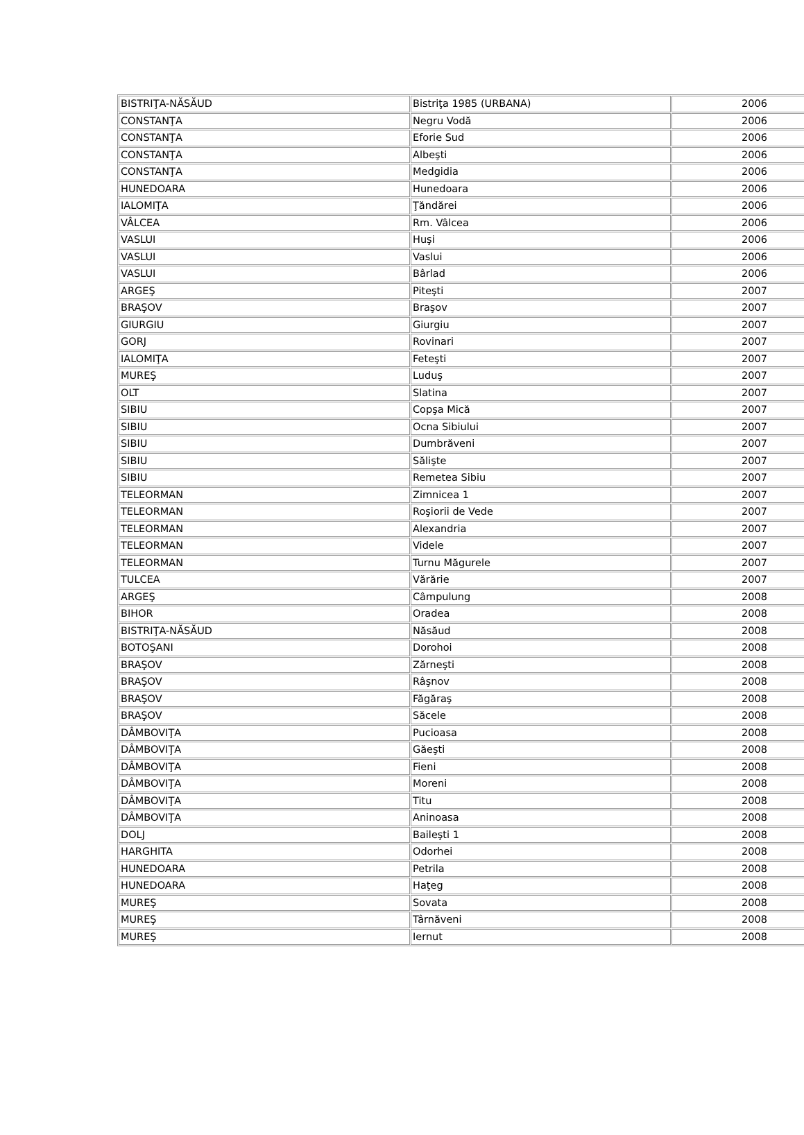| BISTRIŢA-NĂSĂUD | Bistriţa 1985 (URBANA) | 2006 |
| CONSTANŢA | Negru Vodă | 2006 |
| CONSTANŢA | Eforie Sud | 2006 |
| CONSTANŢA | Albeşti | 2006 |
| CONSTANŢA | Medgidia | 2006 |
| HUNEDOARA | Hunedoara | 2006 |
| IALOMIŢA | Ţăndărei | 2006 |
| VÂLCEA | Rm. Vâlcea | 2006 |
| VASLUI | Huşi | 2006 |
| VASLUI | Vaslui | 2006 |
| VASLUI | Bârlad | 2006 |
| ARGEŞ | Piteşti | 2007 |
| BRAŞOV | Braşov | 2007 |
| GIURGIU | Giurgiu | 2007 |
| GORJ | Rovinari | 2007 |
| IALOMIŢA | Feteşti | 2007 |
| MUREŞ | Luduş | 2007 |
| OLT | Slatina | 2007 |
| SIBIU | Copşa Mică | 2007 |
| SIBIU | Ocna Sibiului | 2007 |
| SIBIU | Dumbrăveni | 2007 |
| SIBIU | Sălişte | 2007 |
| SIBIU | Remetea Sibiu | 2007 |
| TELEORMAN | Zimnicea 1 | 2007 |
| TELEORMAN | Roşiorii de Vede | 2007 |
| TELEORMAN | Alexandria | 2007 |
| TELEORMAN | Videle | 2007 |
| TELEORMAN | Turnu Măgurele | 2007 |
| TULCEA | Vărărie | 2007 |
| ARGEŞ | Câmpulung | 2008 |
| BIHOR | Oradea | 2008 |
| BISTRIŢA-NĂSĂUD | Năsăud | 2008 |
| BOTOŞANI | Dorohoi | 2008 |
| BRAŞOV | Zărneşti | 2008 |
| BRAŞOV | Râşnov | 2008 |
| BRAŞOV | Făgăraş | 2008 |
| BRAŞOV | Săcele | 2008 |
| DÂMBOVIŢA | Pucioasa | 2008 |
| DÂMBOVIŢA | Găeşti | 2008 |
| DÂMBOVIŢA | Fieni | 2008 |
| DÂMBOVIŢA | Moreni | 2008 |
| DÂMBOVIŢA | Titu | 2008 |
| DÂMBOVIŢA | Aninoasa | 2008 |
| DOLJ | Baileşti 1 | 2008 |
| HARGHITA | Odorhei | 2008 |
| HUNEDOARA | Petrila | 2008 |
| HUNEDOARA | Haţeg | 2008 |
| MUREŞ | Sovata | 2008 |
| MUREŞ | Târnăveni | 2008 |
| MUREŞ | Iernut | 2008 |